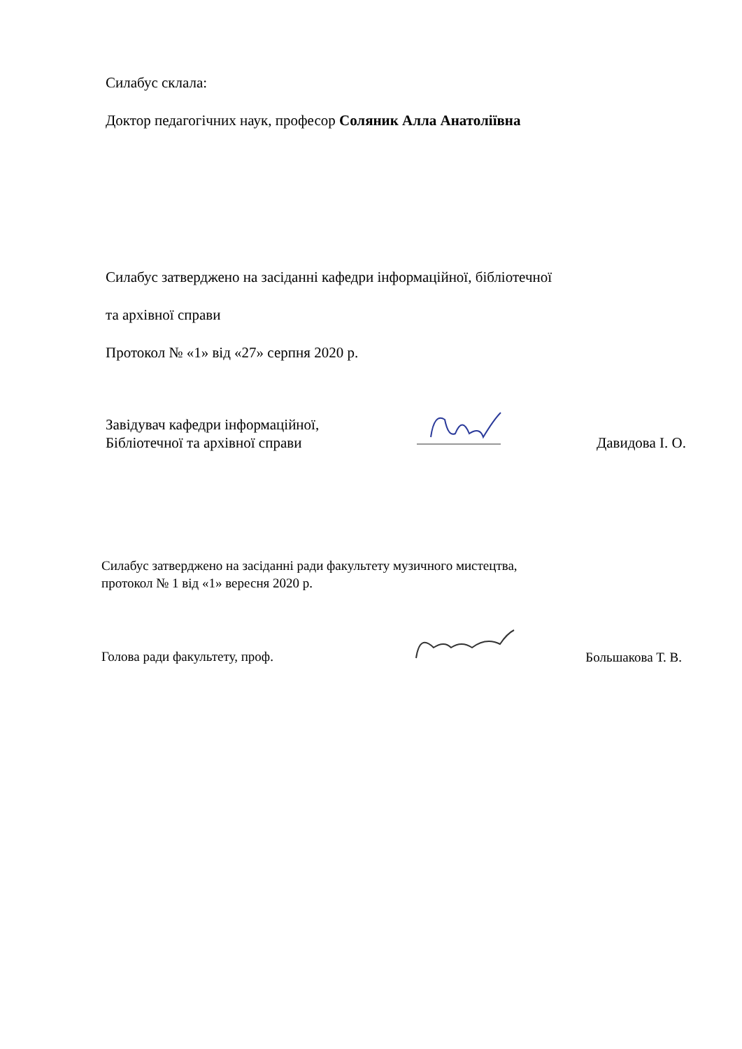Силабус склала:
Доктор педагогічних наук, професор Соляник Алла Анатоліївна
Силабус затверджено на засіданні кафедри інформаційної, бібліотечної
та архівної справи
Протокол № «1» від «27» серпня 2020 р.
Завідувач кафедри інформаційної,
Бібліотечної та архівної справи
Давидова І. О.
Силабус затверджено на засіданні ради факультету музичного мистецтва,
протокол № 1 від «1» вересня 2020 р.
Голова ради факультету, проф.
Большакова Т. В.